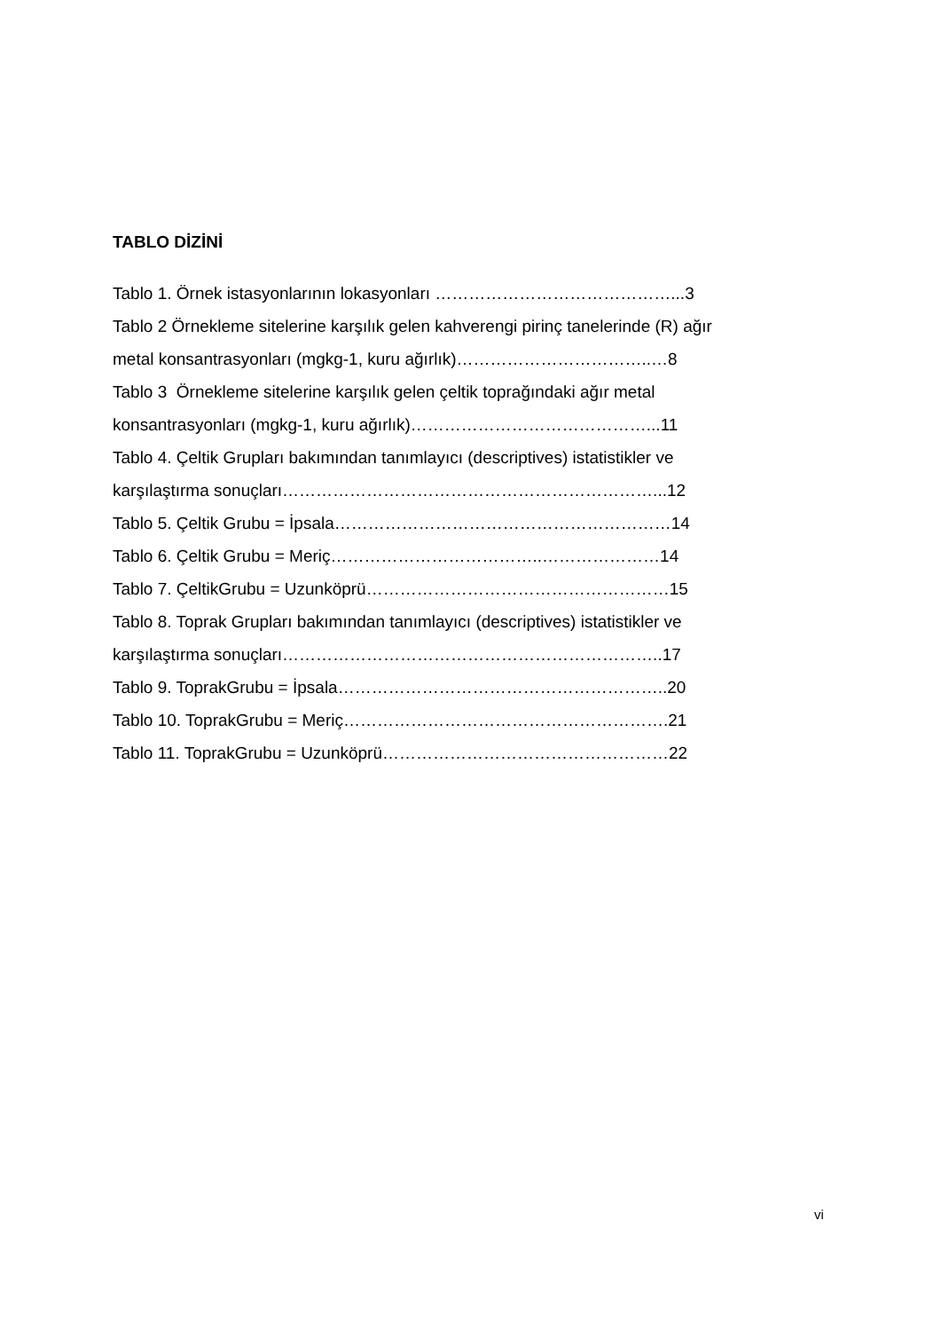TABLO DİZİNİ
Tablo 1. Örnek istasyonlarının lokasyonları ……………………………………...3
Tablo 2 Örnekleme sitelerine karşılık gelen kahverengi pirinç tanelerinde (R) ağır
metal konsantrasyonları (mgkg-1, kuru ağırlık)……………………………..…8
Tablo 3 Örnekleme sitelerine karşılık gelen çeltik toprağındaki ağır metal
konsantrasyonları (mgkg-1, kuru ağırlık)……………………………………...11
Tablo 4. Çeltik Grupları bakımından tanımlayıcı (descriptives) istatistikler ve
karşılaştırma sonuçları…………………………………………………………...12
Tablo 5. Çeltik Grubu = İpsala……………………………………………………14
Tablo 6. Çeltik Grubu = Meriç………………………………..…………………14
Tablo 7. ÇeltikGrubu = Uzunköprü………………………………………………15
Tablo 8. Toprak Grupları bakımından tanımlayıcı (descriptives) istatistikler ve
karşılaştırma sonuçları…………………………………………………………..17
Tablo 9. ToprakGrubu = İpsala…………………………………………………..20
Tablo 10. ToprakGrubu = Meriç………………………………………………….21
Tablo 11. ToprakGrubu = Uzunköprü……………………………………………22
vi